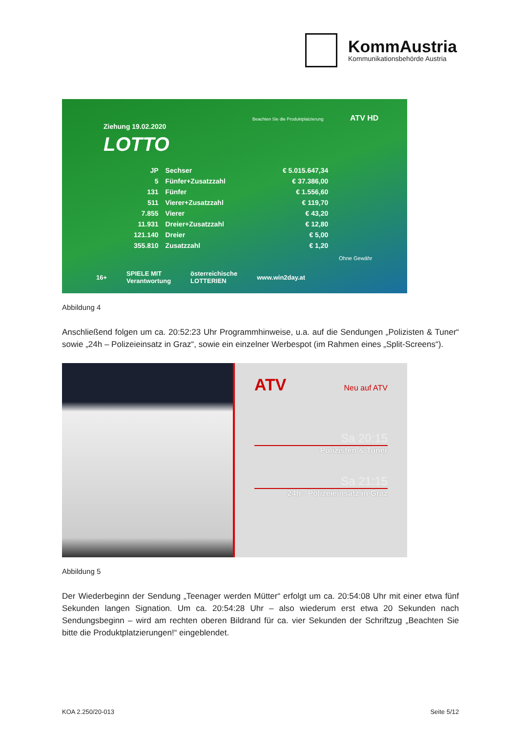KommAustria
Kommunikationsbehörde Austria
Ziehung 19.02.2020
Beachten Sie die Produktplatzierung
ATV HD
LOTTO
| JP | Sechser | € 5.015.647,34 |
| 5 | Fünfer+Zusatzzahl | € 37.386,00 |
| 131 | Fünfer | € 1.556,60 |
| 511 | Vierer+Zusatzzahl | € 119,70 |
| 7.855 | Vierer | € 43,20 |
| 11.931 | Dreier+Zusatzzahl | € 12,80 |
| 121.140 | Dreier | € 5,00 |
| 355.810 | Zusatzzahl | € 1,20 |
Ohne Gewähr
16+ SPIELE MIT
Verantwortung österreichische
LOTTERIEN www.win2day.at
Abbildung 4
Anschließend folgen um ca. 20:52:23 Uhr Programmhinweise, u.a. auf die Sendungen „Polizisten & Tuner“ sowie „24h – Polizeieinsatz in Graz“, sowie ein einzelner Werbespot (im Rahmen eines „Split-Screens“).
ATV
Neu auf ATV
Sa 20:15
Polizisten & Tuner
Sa 21:15
24h - Polizeieinsatz in Graz
Abbildung 5
Der Wiederbeginn der Sendung „Teenager werden Mütter“ erfolgt um ca. 20:54:08 Uhr mit einer etwa fünf Sekunden langen Signation. Um ca. 20:54:28 Uhr – also wiederum erst etwa 20 Sekunden nach Sendungsbeginn – wird am rechten oberen Bildrand für ca. vier Sekunden der Schriftzug „Beachten Sie bitte die Produktplatzierungen!“ eingeblendet.
KOA 2.250/20-013 Seite 5/12